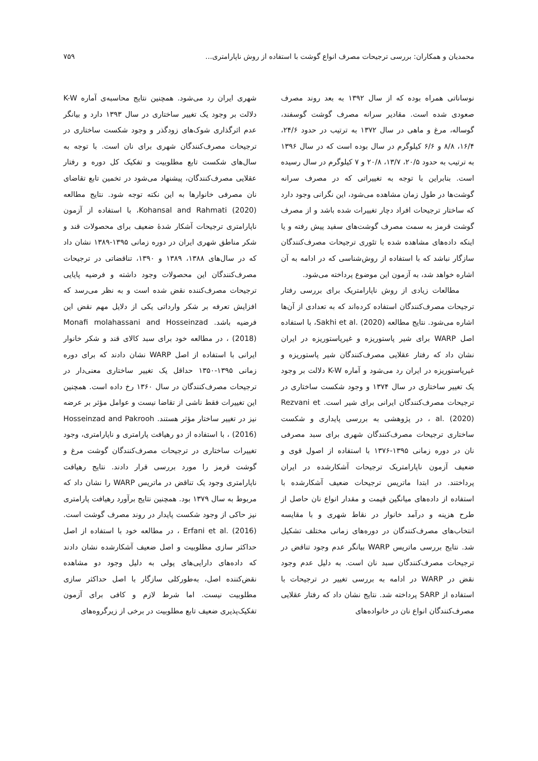محمدیان و همکاران: بررسی ترجیحات مصرف انواع گوشت با استفاده از روش ناپارامتری... ۷۵۹
نوساناتی همراه بوده که از سال ۱۳۹۲ به بعد روند مصرف صعودی شده است. مقادیر سرانه مصرف گوشت گوسفند، گوساله، مرغ و ماهی در سال ۱۳۷۲ به ترتیب در حدود ۲۴/۶، ۱۶/۴، ۸/۸ و ۶/۶ کیلوگرم در سال بوده است که در سال ۱۳۹۶ به ترتیب به حدود ۲۰/۵، ۱۳/۷، ۲۰/۸ و ۷ کیلوگرم در سال رسیده است. بنابراین با توجه به تغییراتی که در مصرف سرانه گوشت‌ها در طول زمان مشاهده می‌شود، این نگرانی وجود دارد که ساختار ترجیحات افراد دچار تغییرات شده باشد و از مصرف گوشت قرمز به سمت مصرف گوشت‌های سفید پیش رفته و یا اینکه داده‌های مشاهده شده با تئوری ترجیحات مصرف‌کنندگان سازگار نباشد که با استفاده از روش‌شناسی که در ادامه به آن اشاره خواهد شد، به آزمون این موضوع پرداخته می‌شود.
مطالعات زیادی از روش ناپارامتریک برای بررسی رفتار ترجیحات مصرف‌کنندگان استفاده کرده‌اند که به تعدادی از آن‌ها اشاره می‌شود. نتایج مطالعه Sakhi et al. (2020)، با استفاده اصل WARP برای شیر پاستوریزه و غیرپاستوریزه در ایران نشان داد که رفتار عقلایی مصرف‌کنندگان شیر پاستوریزه و غیرپاستوریزه در ایران رد می‌شود و آماره K-W دلالت بر وجود یک تغییر ساختاری در سال ۱۳۷۴ و وجود شکست ساختاری در ترجیحات مصرف‌کنندگان ایرانی برای شیر است. Rezvani et al. (2020) ، در پژوهشی به بررسی پایداری و شکست ساختاری ترجیحات مصرف‌کنندگان شهری برای سبد مصرفی نان در دوره زمانی ۱۳۹۵-۱۳۷۶ با استفاده از اصول قوی و ضعیف آزمون ناپارامتریک ترجیحات آشکارشده در ایران پرداختند. در ابتدا ماتریس ترجیحات ضعیف آشکارشده با استفاده از داده‌های میانگین قیمت و مقدار انواع نان حاصل از طرح هزینه و درآمد خانوار در نقاط شهری و با مقایسه انتخاب‌های مصرف‌کنندگان در دوره‌های زمانی مختلف تشکیل شد. نتایج بررسی ماتریس WARP بیانگر عدم وجود تناقض در ترجیحات مصرف‌کنندگان سبد نان است. به دلیل عدم وجود نقض در WARP در ادامه به بررسی تغییر در ترجیحات با استفاده از SARP پرداخته شد. نتایج نشان داد که رفتار عقلایی مصرف‌کنندگان انواع نان در خانواده‌های
شهری ایران رد می‌شود. همچنین نتایج محاسبه‌ی آماره K-W دلالت بر وجود یک تغییر ساختاری در سال ۱۳۹۳ دارد و بیانگر عدم اثرگذاری شوک‌های زودگذر و وجود شکست ساختاری در ترجیحات مصرف‌کنندگان شهری برای نان است. با توجه به سال‌های شکست تابع مطلوبیت و تفکیک کل دوره و رفتار عقلایی مصرف‌کنندگان، پیشنهاد می‌شود در تخمین تابع تقاضای نان مصرفی خانوارها به این نکته توجه شود. نتایج مطالعه Kohansal and Rahmati (2020)، با استفاده از آزمون ناپارامتری ترجیحات آشکار شدهٔ ضعیف برای محصولات قند و شکر مناطق شهری ایران در دوره زمانی ۱۳۹۵-۱۳۸۹ نشان داد که در سال‌های ۱۳۸۸، ۱۳۸۹ و ۱۳۹۰، تناقضاتی در ترجیحات مصرف‌کنندگان این محصولات وجود داشته و فرضیه پایایی ترجیحات مصرف‌کننده نقض شده است و به نظر می‌رسد که افزایش تعرفه بر شکر وارداتی یکی از دلایل مهم نقض این فرضیه باشد. Monafi molahassani and Hosseinzad (2018) ، در مطالعه خود برای سبد کالای قند و شکر خانوار ایرانی با استفاده از اصل WARP نشان دادند که برای دوره زمانی ۱۳۹۵-۱۳۵۰ حداقل یک تغییر ساختاری معنی‌دار در ترجیحات مصرف‌کنندگان در سال ۱۳۶۰ رخ داده است. همچنین این تغییرات فقط ناشی از تقاضا نیست و عوامل مؤثر بر عرضه نیز در تغییر ساختار مؤثر هستند. Hosseinzad and Pakrooh (2016) ، با استفاده از دو رهیافت پارامتری و ناپارامتری، وجود تغییرات ساختاری در ترجیحات مصرف‌کنندگان گوشت مرغ و گوشت قرمز را مورد بررسی قرار دادند. نتایج رهیافت ناپارامتری وجود یک تناقض در ماتریس WARP را نشان داد که مربوط به سال ۱۳۷۹ بود. همچنین نتایج برآورد رهیافت پارامتری نیز حاکی از وجود شکست پایدار در روند مصرف گوشت است. Erfani et al. (2016) ، در مطالعه خود با استفاده از اصل حداکثر سازی مطلوبیت و اصل ضعیف آشکارشده نشان دادند که داده‌های دارایی‌های پولی به دلیل وجود دو مشاهده نقض‌کننده اصل، به‌طورکلی سازگار با اصل حداکثر سازی مطلوبیت نیست. اما شرط لازم و کافی برای آزمون تفکیک‌پذیری ضعیف تابع مطلوبیت در برخی از زیرگروه‌های